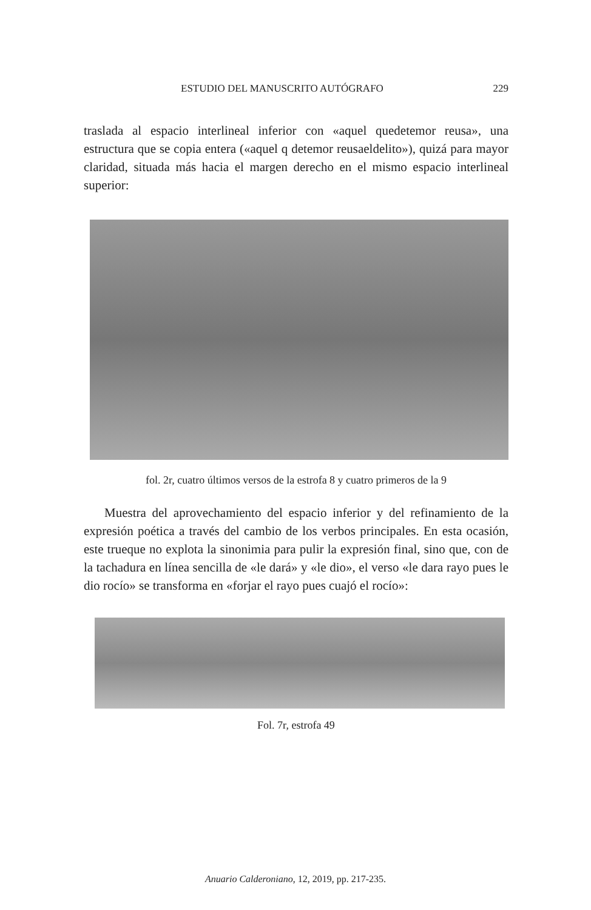ESTUDIO DEL MANUSCRITO AUTÓGRAFO 229
traslada al espacio interlineal inferior con «aquel quedetemor reusa», una estructura que se copia entera («aquel q detemor reusaeldelito»), quizá para mayor claridad, situada más hacia el margen derecho en el mismo espacio interlineal superior:
fol. 2r, cuatro últimos versos de la estrofa 8 y cuatro primeros de la 9
Muestra del aprovechamiento del espacio inferior y del refinamiento de la expresión poética a través del cambio de los verbos principales. En esta ocasión, este trueque no explota la sinonimia para pulir la expresión final, sino que, con de la tachadura en línea sencilla de «le dará» y «le dio», el verso «le dara rayo pues le dio rocío» se transforma en «forjar el rayo pues cuajó el rocío»:
Fol. 7r, estrofa 49
Anuario Calderoniano, 12, 2019, pp. 217-235.